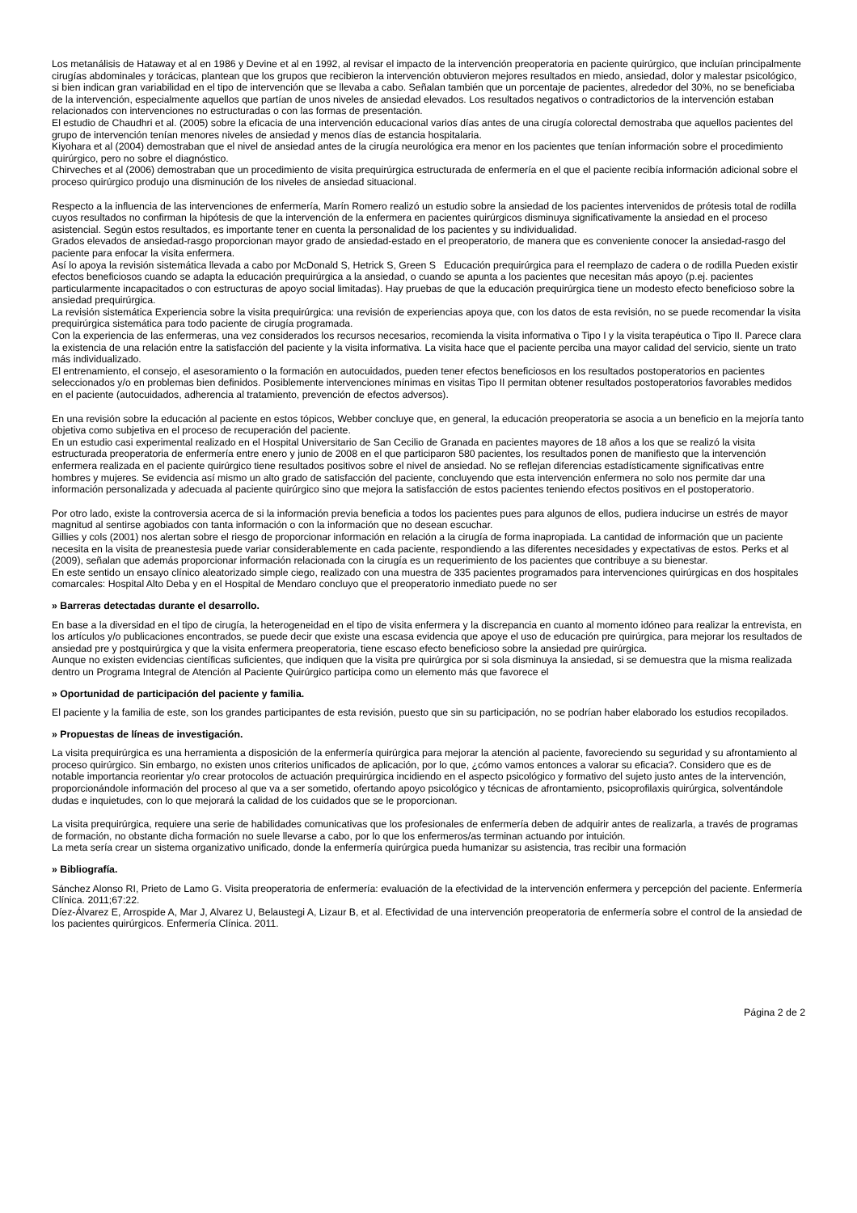Los metanálisis de Hataway et al en 1986 y Devine et al en 1992, al revisar el impacto de la intervención preoperatoria en paciente quirúrgico, que incluían principalmente cirugías abdominales y torácicas, plantean que los grupos que recibieron la intervención obtuvieron mejores resultados en miedo, ansiedad, dolor y malestar psicológico, si bien indican gran variabilidad en el tipo de intervención que se llevaba a cabo. Señalan también que un porcentaje de pacientes, alrededor del 30%, no se beneficiaba de la intervención, especialmente aquellos que partían de unos niveles de ansiedad elevados. Los resultados negativos o contradictorios de la intervención estaban relacionados con intervenciones no estructuradas o con las formas de presentación.
El estudio de Chaudhri et al. (2005) sobre la eficacia de una intervención educacional varios días antes de una cirugía colorectal demostraba que aquellos pacientes del grupo de intervención tenían menores niveles de ansiedad y menos días de estancia hospitalaria.
Kiyohara et al (2004) demostraban que el nivel de ansiedad antes de la cirugía neurológica era menor en los pacientes que tenían información sobre el procedimiento quirúrgico, pero no sobre el diagnóstico.
Chirveches et al (2006) demostraban que un procedimiento de visita prequirúrgica estructurada de enfermería en el que el paciente recibía información adicional sobre el proceso quirúrgico produjo una disminución de los niveles de ansiedad situacional.
Respecto a la influencia de las intervenciones de enfermería, Marín Romero realizó un estudio sobre la ansiedad de los pacientes intervenidos de prótesis total de rodilla cuyos resultados no confirman la hipótesis de que la intervención de la enfermera en pacientes quirúrgicos disminuya significativamente la ansiedad en el proceso asistencial. Según estos resultados, es importante tener en cuenta la personalidad de los pacientes y su individualidad.
Grados elevados de ansiedad-rasgo proporcionan mayor grado de ansiedad-estado en el preoperatorio, de manera que es conveniente conocer la ansiedad-rasgo del paciente para enfocar la visita enfermera.
Así lo apoya la revisión sistemática llevada a cabo por McDonald S, Hetrick S, Green S Educación prequirúrgica para el reemplazo de cadera o de rodilla Pueden existir efectos beneficiosos cuando se adapta la educación prequirúrgica a la ansiedad, o cuando se apunta a los pacientes que necesitan más apoyo (p.ej. pacientes particularmente incapacitados o con estructuras de apoyo social limitadas). Hay pruebas de que la educación prequirúrgica tiene un modesto efecto beneficioso sobre la ansiedad prequirúrgica.
La revisión sistemática Experiencia sobre la visita prequirúrgica: una revisión de experiencias apoya que, con los datos de esta revisión, no se puede recomendar la visita prequirúrgica sistemática para todo paciente de cirugía programada.
Con la experiencia de las enfermeras, una vez considerados los recursos necesarios, recomienda la visita informativa o Tipo I y la visita terapéutica o Tipo II. Parece clara la existencia de una relación entre la satisfacción del paciente y la visita informativa. La visita hace que el paciente perciba una mayor calidad del servicio, siente un trato más individualizado.
El entrenamiento, el consejo, el asesoramiento o la formación en autocuidados, pueden tener efectos beneficiosos en los resultados postoperatorios en pacientes seleccionados y/o en problemas bien definidos. Posiblemente intervenciones mínimas en visitas Tipo II permitan obtener resultados postoperatorios favorables medidos en el paciente (autocuidados, adherencia al tratamiento, prevención de efectos adversos).
En una revisión sobre la educación al paciente en estos tópicos, Webber concluye que, en general, la educación preoperatoria se asocia a un beneficio en la mejoría tanto objetiva como subjetiva en el proceso de recuperación del paciente.
En un estudio casi experimental realizado en el Hospital Universitario de San Cecilio de Granada en pacientes mayores de 18 años a los que se realizó la visita estructurada preoperatoria de enfermería entre enero y junio de 2008 en el que participaron 580 pacientes, los resultados ponen de manifiesto que la intervención enfermera realizada en el paciente quirúrgico tiene resultados positivos sobre el nivel de ansiedad. No se reflejan diferencias estadísticamente significativas entre hombres y mujeres. Se evidencia así mismo un alto grado de satisfacción del paciente, concluyendo que esta intervención enfermera no solo nos permite dar una información personalizada y adecuada al paciente quirúrgico sino que mejora la satisfacción de estos pacientes teniendo efectos positivos en el postoperatorio.
Por otro lado, existe la controversia acerca de si la información previa beneficia a todos los pacientes pues para algunos de ellos, pudiera inducirse un estrés de mayor magnitud al sentirse agobiados con tanta información o con la información que no desean escuchar.
Gillies y cols (2001) nos alertan sobre el riesgo de proporcionar información en relación a la cirugía de forma inapropiada. La cantidad de información que un paciente necesita en la visita de preanestesia puede variar considerablemente en cada paciente, respondiendo a las diferentes necesidades y expectativas de estos. Perks et al (2009), señalan que además proporcionar información relacionada con la cirugía es un requerimiento de los pacientes que contribuye a su bienestar.
En este sentido un ensayo clínico aleatorizado simple ciego, realizado con una muestra de 335 pacientes programados para intervenciones quirúrgicas en dos hospitales comarcales: Hospital Alto Deba y en el Hospital de Mendaro concluyo que el preoperatorio inmediato puede no ser
» Barreras detectadas durante el desarrollo.
En base a la diversidad en el tipo de cirugía, la heterogeneidad en el tipo de visita enfermera y la discrepancia en cuanto al momento idóneo para realizar la entrevista, en los artículos y/o publicaciones encontrados, se puede decir que existe una escasa evidencia que apoye el uso de educación pre quirúrgica, para mejorar los resultados de ansiedad pre y postquirúrgica y que la visita enfermera preoperatoria, tiene escaso efecto beneficioso sobre la ansiedad pre quirúrgica.
Aunque no existen evidencias científicas suficientes, que indiquen que la visita pre quirúrgica por si sola disminuya la ansiedad, si se demuestra que la misma realizada dentro un Programa Integral de Atención al Paciente Quirúrgico participa como un elemento más que favorece el
» Oportunidad de participación del paciente y familia.
El paciente y la familia de este, son los grandes participantes de esta revisión, puesto que sin su participación, no se podrían haber elaborado los estudios recopilados.
» Propuestas de líneas de investigación.
La visita prequirúrgica es una herramienta a disposición de la enfermería quirúrgica para mejorar la atención al paciente, favoreciendo su seguridad y su afrontamiento al proceso quirúrgico. Sin embargo, no existen unos criterios unificados de aplicación, por lo que, ¿cómo vamos entonces a valorar su eficacia?. Considero que es de notable importancia reorientar y/o crear protocolos de actuación prequirúrgica incidiendo en el aspecto psicológico y formativo del sujeto justo antes de la intervención, proporcionándole información del proceso al que va a ser sometido, ofertando apoyo psicológico y técnicas de afrontamiento, psicoprofilaxis quirúrgica, solventándole dudas e inquietudes, con lo que mejorará la calidad de los cuidados que se le proporcionan.
La visita prequirúrgica, requiere una serie de habilidades comunicativas que los profesionales de enfermería deben de adquirir antes de realizarla, a través de programas de formación, no obstante dicha formación no suele llevarse a cabo, por lo que los enfermeros/as terminan actuando por intuición.
La meta sería crear un sistema organizativo unificado, donde la enfermería quirúrgica pueda humanizar su asistencia, tras recibir una formación
» Bibliografía.
Sánchez Alonso RI, Prieto de Lamo G. Visita preoperatoria de enfermería: evaluación de la efectividad de la intervención enfermera y percepción del paciente. Enfermería Clínica. 2011;67:22.
Díez-Álvarez E, Arrospide A, Mar J, Alvarez U, Belaustegi A, Lizaur B, et al. Efectividad de una intervención preoperatoria de enfermería sobre el control de la ansiedad de los pacientes quirúrgicos. Enfermería Clínica. 2011.
Página 2 de 2